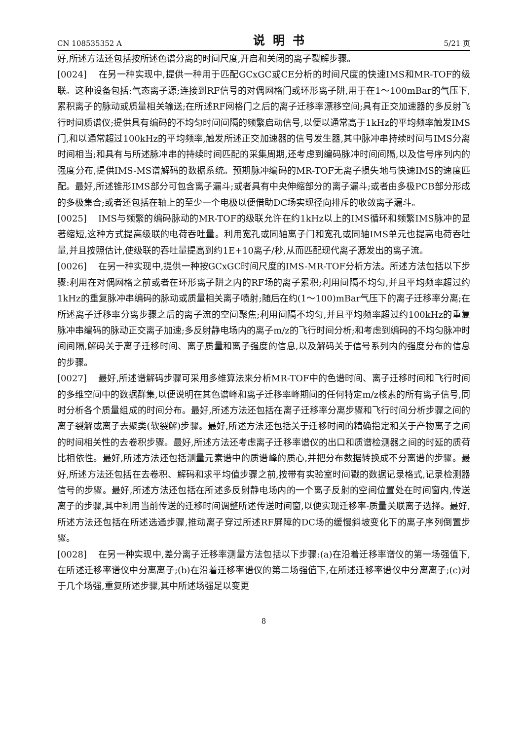CN 108535352 A 说明书 5/21 页
好,所述方法还包括按所述色谱分离的时间尺度,开启和关闭的离子裂解步骤。
[0024] 在另一种实现中,提供一种用于匹配GCxGC或CE分析的时间尺度的快速IMS和MR-TOF的级联。这种设备包括:气态离子源;连接到RF信号的对偶网格门或环形离子阱,用于在1～100mBar的气压下,累积离子的脉动或质量相关输送;在所述RF网格门之后的离子迁移率漂移空间;具有正交加速器的多反射飞行时间质谱仪;提供具有编码的不均匀时间间隔的频繁启动信号,以便以通常高于1kHz的平均频率触发IMS门,和以通常超过100kHz的平均频率,触发所述正交加速器的信号发生器,其中脉冲串持续时间与IMS分离时间相当;和具有与所述脉冲串的持续时间匹配的采集周期,还考虑到编码脉冲时间间隔,以及信号序列内的强度分布,提供IMS-MS谱解码的数据系统。预期脉冲编码的MR-TOF无离子损失地与快速IMS的速度匹配。最好,所述锥形IMS部分可包含离子漏斗;或者具有中央伸缩部分的离子漏斗;或者由多极PCB部分形成的多极集合;或者还包括在轴上的至少一个电极以便借助DC场实现径向排斥的收敛离子漏斗。
[0025] IMS与频繁的编码脉动的MR-TOF的级联允许在约1kHz以上的IMS循环和频繁IMS脉冲的显著缩短,这种方式提高级联的电荷吞吐量。利用宽孔或同轴离子门和宽孔或同轴IMS单元也提高电荷吞吐量,并且按照估计,使级联的吞吐量提高到约1E+10离子/秒,从而匹配现代离子源发出的离子流。
[0026] 在另一种实现中,提供一种按GCxGC时间尺度的IMS-MR-TOF分析方法。所述方法包括以下步骤:利用在对偶网格之前或者在环形离子阱之内的RF场的离子累积;利用间隔不均匀,并且平均频率超过约1kHz的重复脉冲串编码的脉动或质量相关离子喷射;随后在约(1～100)mBar气压下的离子迁移率分离;在所述离子迁移率分离步骤之后的离子流的空间聚焦;利用间隔不均匀,并且平均频率超过约100kHz的重复脉冲串编码的脉动正交离子加速;多反射静电场内的离子m/z的飞行时间分析;和考虑到编码的不均匀脉冲时间间隔,解码关于离子迁移时间、离子质量和离子强度的信息,以及解码关于信号系列内的强度分布的信息的步骤。
[0027] 最好,所述谱解码步骤可采用多维算法来分析MR-TOF中的色谱时间、离子迁移时间和飞行时间的多维空间中的数据群集,以便说明在其色谱峰和离子迁移率峰期间的任何特定m/z核素的所有离子信号,同时分析各个质量组成的时间分布。最好,所述方法还包括在离子迁移率分离步骤和飞行时间分析步骤之间的离子裂解或离子去聚类(软裂解)步骤。最好,所述方法还包括关于迁移时间的精确指定和关于产物离子之间的时间相关性的去卷积步骤。最好,所述方法还考虑离子迁移率谱仪的出口和质谱检测器之间的时延的质荷比相依性。最好,所述方法还包括测量元素谱中的质谱峰的质心,并把分布数据转换成不分离谱的步骤。最好,所述方法还包括在去卷积、解码和求平均值步骤之前,按带有实验室时间戳的数据记录格式,记录检测器信号的步骤。最好,所述方法还包括在所述多反射静电场内的一个离子反射的空间位置处在时间窗内,传送离子的步骤,其中利用当前传送的迁移时间调整所述传送时间窗,以便实现迁移率-质量关联离子选择。最好,所述方法还包括在所述选通步骤,推动离子穿过所述RF屏障的DC场的缓慢斜坡变化下的离子序列倒置步骤。
[0028] 在另一种实现中,差分离子迁移率测量方法包括以下步骤:(a)在沿着迁移率谱仪的第一场强值下,在所述迁移率谱仪中分离离子;(b)在沿着迁移率谱仪的第二场强值下,在所述迁移率谱仪中分离离子;(c)对于几个场强,重复所述步骤,其中所述场强足以变更
8